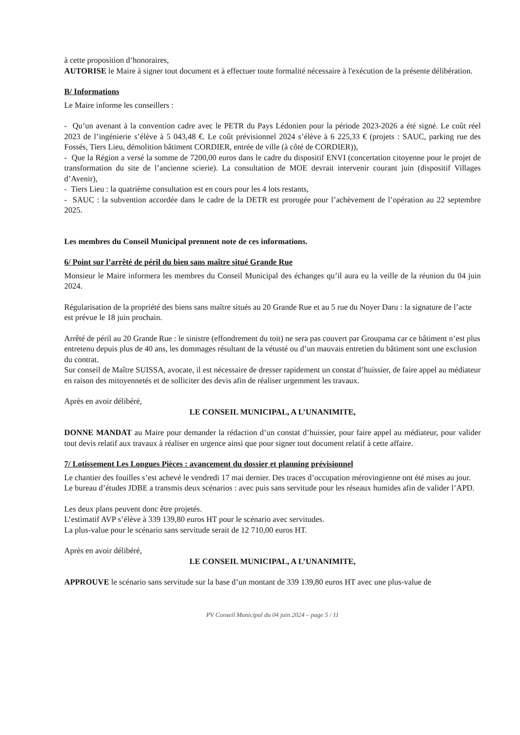à cette proposition d’honoraires,
AUTORISE le Maire à signer tout document et à effectuer toute formalité nécessaire à l'exécution de la présente délibération.
B/ Informations
Le Maire informe les conseillers :
- Qu’un avenant à la convention cadre avec le PETR du Pays Lédonien pour la période 2023-2026 a été signé. Le coût réel 2023 de l’ingénierie s’élève à 5 043,48 €. Le coût prévisionnel 2024 s’élève à 6 225,33 € (projets : SAUC, parking rue des Fossés, Tiers Lieu, démolition bâtiment CORDIER, entrée de ville (à côté de CORDIER)),
- Que la Région a versé la somme de 7200,00 euros dans le cadre du dispositif ENVI (concertation citoyenne pour le projet de transformation du site de l’ancienne scierie). La consultation de MOE devrait intervenir courant juin (dispositif Villages d’Avenir),
- Tiers Lieu : la quatrième consultation est en cours pour les 4 lots restants,
- SAUC : la subvention accordée dans le cadre de la DETR est prorogée pour l’achèvement de l’opération au 22 septembre 2025.
Les membres du Conseil Municipal prennent note de ces informations.
6/ Point sur l’arrêté de péril du bien sans maître situé Grande Rue
Monsieur le Maire informera les membres du Conseil Municipal des échanges qu’il aura eu la veille de la réunion du 04 juin 2024.
Régularisation de la propriété des biens sans maître situés au 20 Grande Rue et au 5 rue du Noyer Daru : la signature de l’acte est prévue le 18 juin prochain.
Arrêté de péril au 20 Grande Rue : le sinistre (effondrement du toit) ne sera pas couvert par Groupama car ce bâtiment n’est plus entretenu depuis plus de 40 ans, les dommages résultant de la vétusté ou d’un mauvais entretien du bâtiment sont une exclusion du contrat.
Sur conseil de Maître SUISSA, avocate, il est nécessaire de dresser rapidement un constat d’huissier, de faire appel au médiateur en raison des mitoyennetés et de solliciter des devis afin de réaliser urgemment les travaux.
Après en avoir délibéré,
LE CONSEIL MUNICIPAL, A L’UNANIMITE,
DONNE MANDAT au Maire pour demander la rédaction d’un constat d’huissier, pour faire appel au médiateur, pour valider tout devis relatif aux travaux à réaliser en urgence ainsi que pour signer tout document relatif à cette affaire.
7/ Lotissement Les Longues Pièces : avancement du dossier et planning prévisionnel
Le chantier des fouilles s’est achevé le vendredi 17 mai dernier. Des traces d’occupation mérovingienne ont été mises au jour.
Le bureau d’études JDBE a transmis deux scénarios : avec puis sans servitude pour les réseaux humides afin de valider l’APD.
Les deux plans peuvent donc être projetés.
L’estimatif AVP s’élève à 339 139,80 euros HT pour le scénario avec servitudes.
La plus-value pour le scénario sans servitude serait de 12 710,00 euros HT.
Après en avoir délibéré,
LE CONSEIL MUNICIPAL, A L’UNANIMITE,
APPROUVE le scénario sans servitude sur la base d’un montant de 339 139,80 euros HT avec une plus-value de
PV Conseil Municipal du 04 juin 2024 – page 5 / 11